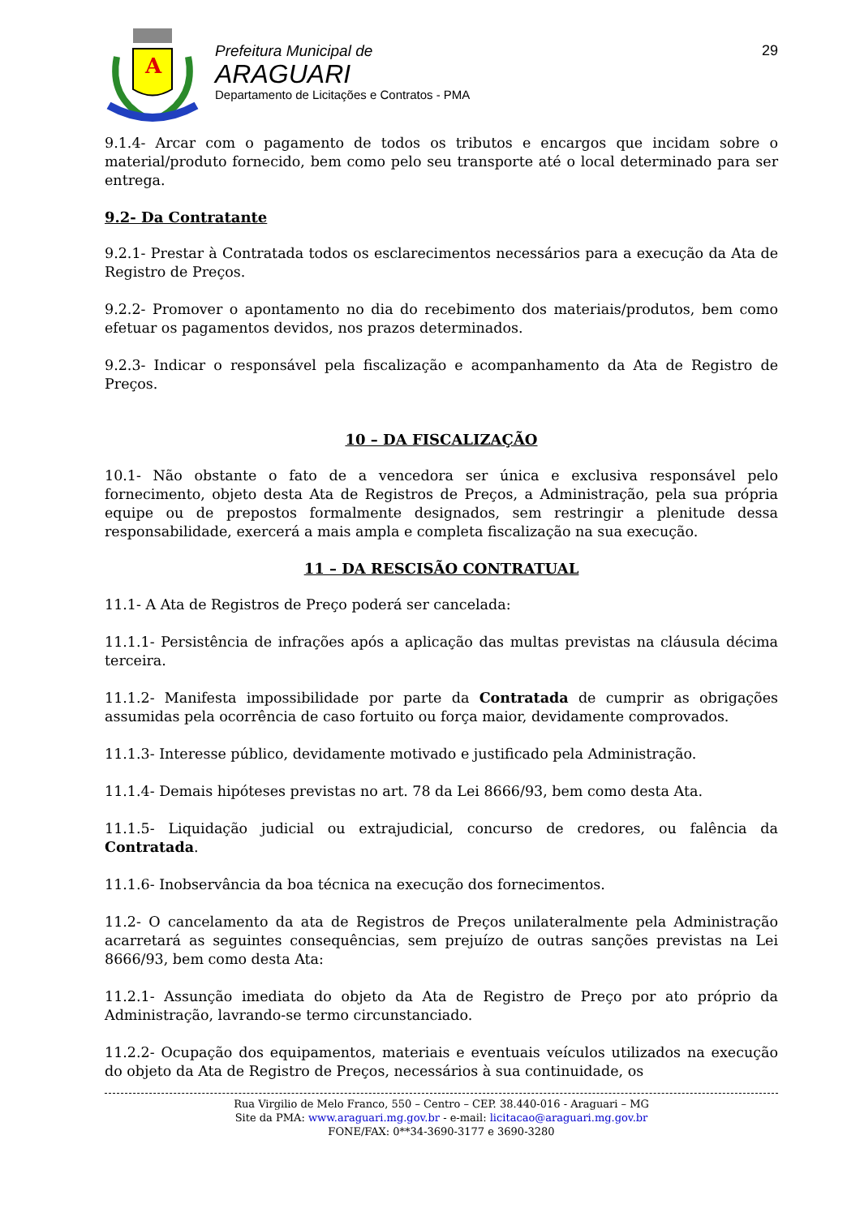A
Prefeitura Municipal de
ARAGUARI
Departamento de Licitações e Contratos - PMA
29
9.1.4- Arcar com o pagamento de todos os tributos e encargos que incidam sobre o material/produto fornecido, bem como pelo seu transporte até o local determinado para ser entrega.
9.2- Da Contratante
9.2.1- Prestar à Contratada todos os esclarecimentos necessários para a execução da Ata de Registro de Preços.
9.2.2- Promover o apontamento no dia do recebimento dos materiais/produtos, bem como efetuar os pagamentos devidos, nos prazos determinados.
9.2.3- Indicar o responsável pela fiscalização e acompanhamento da Ata de Registro de Preços.
10 – DA FISCALIZAÇÃO
10.1- Não obstante o fato de a vencedora ser única e exclusiva responsável pelo fornecimento, objeto desta Ata de Registros de Preços, a Administração, pela sua própria equipe ou de prepostos formalmente designados, sem restringir a plenitude dessa responsabilidade, exercerá a mais ampla e completa fiscalização na sua execução.
11 – DA RESCISÃO CONTRATUAL
11.1- A Ata de Registros de Preço poderá ser cancelada:
11.1.1- Persistência de infrações após a aplicação das multas previstas na cláusula décima terceira.
11.1.2- Manifesta impossibilidade por parte da Contratada de cumprir as obrigações assumidas pela ocorrência de caso fortuito ou força maior, devidamente comprovados.
11.1.3- Interesse público, devidamente motivado e justificado pela Administração.
11.1.4- Demais hipóteses previstas no art. 78 da Lei 8666/93, bem como desta Ata.
11.1.5- Liquidação judicial ou extrajudicial, concurso de credores, ou falência da Contratada.
11.1.6- Inobservância da boa técnica na execução dos fornecimentos.
11.2- O cancelamento da ata de Registros de Preços unilateralmente pela Administração acarretará as seguintes consequências, sem prejuízo de outras sanções previstas na Lei 8666/93, bem como desta Ata:
11.2.1- Assunção imediata do objeto da Ata de Registro de Preço por ato próprio da Administração, lavrando-se termo circunstanciado.
11.2.2- Ocupação dos equipamentos, materiais e eventuais veículos utilizados na execução do objeto da Ata de Registro de Preços, necessários à sua continuidade, os
Rua Virgilio de Melo Franco, 550 – Centro – CEP. 38.440-016 - Araguari – MG
Site da PMA: www.araguari.mg.gov.br - e-mail: licitacao@araguari.mg.gov.br
FONE/FAX: 0**34-3690-3177 e 3690-3280